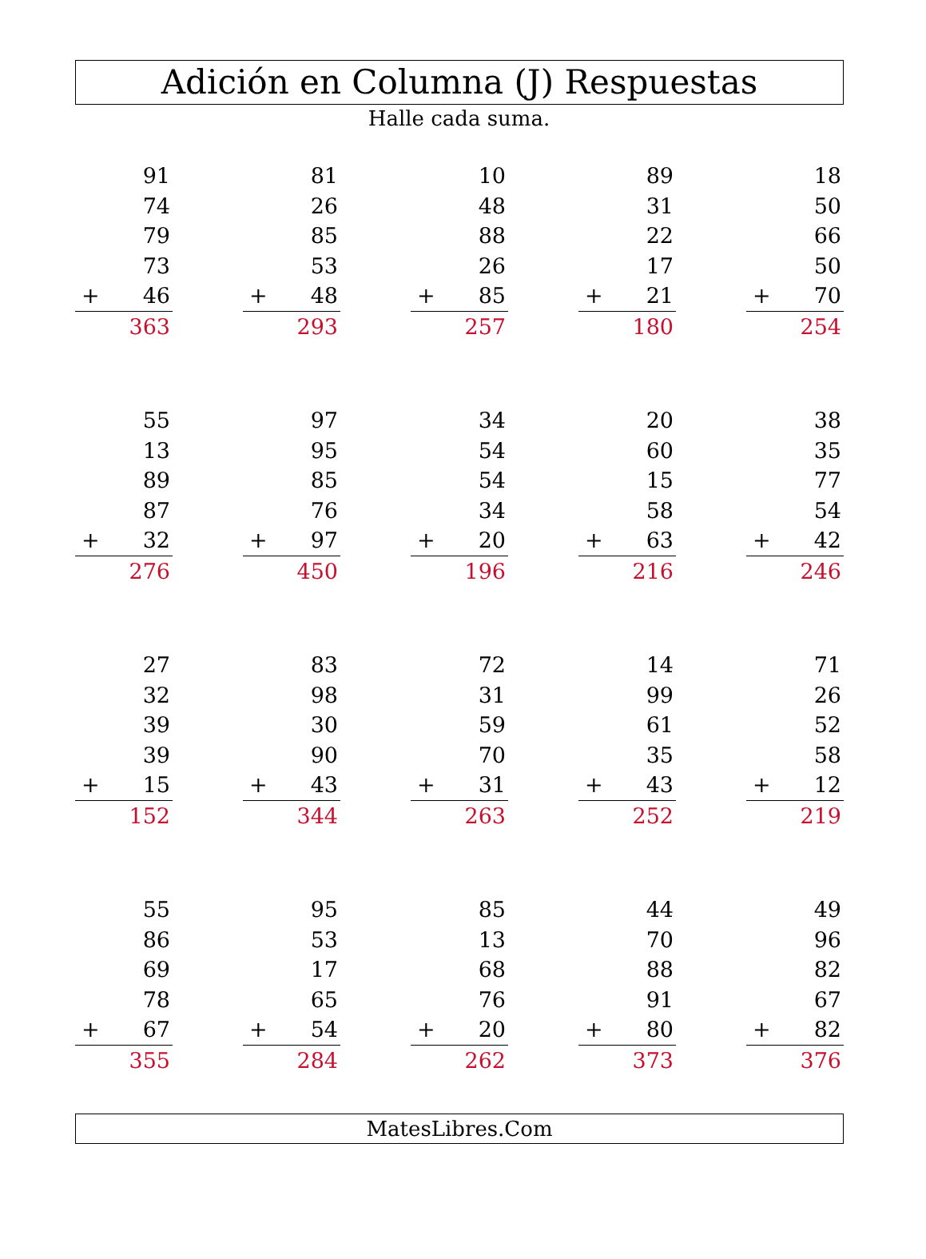Adición en Columna (J) Respuestas
Halle cada suma.
| | 91 |
| | 74 |
| | 79 |
| | 73 |
| + | 46 |
| | 363 |
| | 81 |
| | 26 |
| | 85 |
| | 53 |
| + | 48 |
| | 293 |
| | 10 |
| | 48 |
| | 88 |
| | 26 |
| + | 85 |
| | 257 |
| | 89 |
| | 31 |
| | 22 |
| | 17 |
| + | 21 |
| | 180 |
| | 18 |
| | 50 |
| | 66 |
| | 50 |
| + | 70 |
| | 254 |
| | 55 |
| | 13 |
| | 89 |
| | 87 |
| + | 32 |
| | 276 |
| | 97 |
| | 95 |
| | 85 |
| | 76 |
| + | 97 |
| | 450 |
| | 34 |
| | 54 |
| | 54 |
| | 34 |
| + | 20 |
| | 196 |
| | 20 |
| | 60 |
| | 15 |
| | 58 |
| + | 63 |
| | 216 |
| | 38 |
| | 35 |
| | 77 |
| | 54 |
| + | 42 |
| | 246 |
| | 27 |
| | 32 |
| | 39 |
| | 39 |
| + | 15 |
| | 152 |
| | 83 |
| | 98 |
| | 30 |
| | 90 |
| + | 43 |
| | 344 |
| | 72 |
| | 31 |
| | 59 |
| | 70 |
| + | 31 |
| | 263 |
| | 14 |
| | 99 |
| | 61 |
| | 35 |
| + | 43 |
| | 252 |
| | 71 |
| | 26 |
| | 52 |
| | 58 |
| + | 12 |
| | 219 |
| | 55 |
| | 86 |
| | 69 |
| | 78 |
| + | 67 |
| | 355 |
| | 95 |
| | 53 |
| | 17 |
| | 65 |
| + | 54 |
| | 284 |
| | 85 |
| | 13 |
| | 68 |
| | 76 |
| + | 20 |
| | 262 |
| | 44 |
| | 70 |
| | 88 |
| | 91 |
| + | 80 |
| | 373 |
| | 49 |
| | 96 |
| | 82 |
| | 67 |
| + | 82 |
| | 376 |
MatesLibres.Com